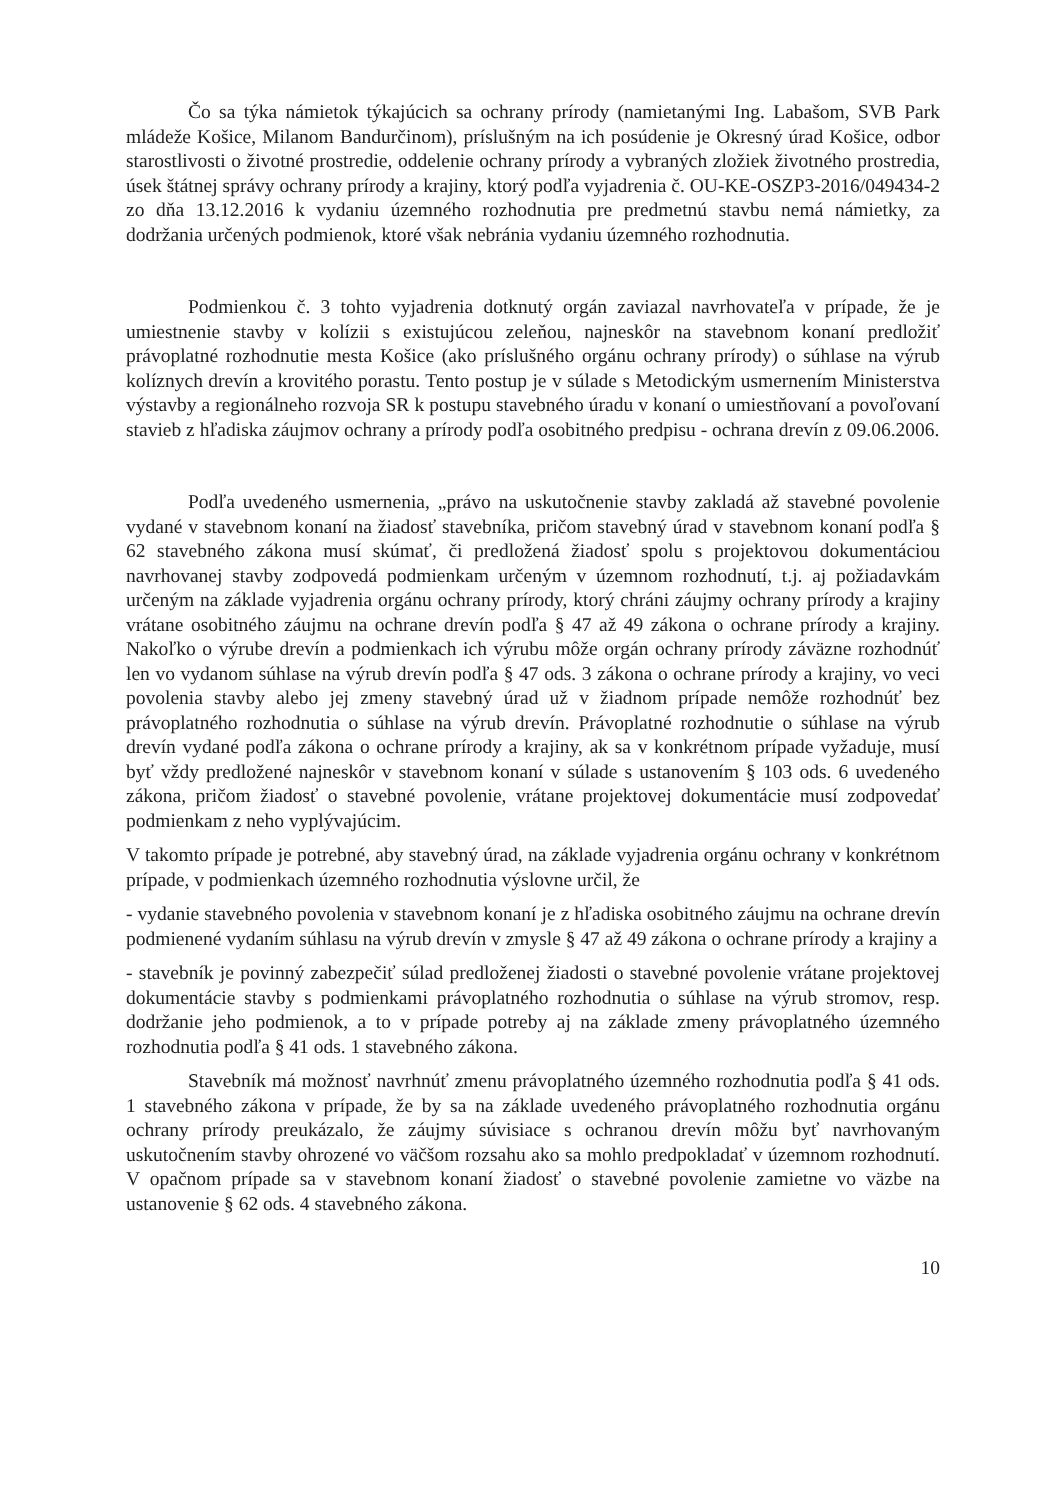Čo sa týka námietok týkajúcich sa ochrany prírody (namietanými Ing. Labašom, SVB Park mládeže Košice, Milanom Bandurčinom), príslušným na ich posúdenie je Okresný úrad Košice, odbor starostlivosti o životné prostredie, oddelenie ochrany prírody a vybraných zložiek životného prostredia, úsek štátnej správy ochrany prírody a krajiny, ktorý podľa vyjadrenia č. OU-KE-OSZP3-2016/049434-2 zo dňa 13.12.2016 k vydaniu územného rozhodnutia pre predmetnú stavbu nemá námietky, za dodržania určených podmienok, ktoré však nebránia vydaniu územného rozhodnutia.
Podmienkou č. 3 tohto vyjadrenia dotknutý orgán zaviazal navrhovateľa v prípade, že je umiestnenie stavby v kolízii s existujúcou zeleňou, najneskôr na stavebnom konaní predložiť právoplatné rozhodnutie mesta Košice (ako príslušného orgánu ochrany prírody) o súhlase na výrub kolíznych drevín a krovitého porastu. Tento postup je v súlade s Metodickým usmernením Ministerstva výstavby a regionálneho rozvoja SR k postupu stavebného úradu v konaní o umiestňovaní a povoľovaní stavieb z hľadiska záujmov ochrany a prírody podľa osobitného predpisu - ochrana drevín z 09.06.2006.
Podľa uvedeného usmernenia, „právo na uskutočnenie stavby zakladá až stavebné povolenie vydané v stavebnom konaní na žiadosť stavebníka, pričom stavebný úrad v stavebnom konaní podľa § 62 stavebného zákona musí skúmať, či predložená žiadosť spolu s projektovou dokumentáciou navrhovanej stavby zodpovedá podmienkam určeným v územnom rozhodnutí, t.j. aj požiadavkám určeným na základe vyjadrenia orgánu ochrany prírody, ktorý chráni záujmy ochrany prírody a krajiny vrátane osobitného záujmu na ochrane drevín podľa § 47 až 49 zákona o ochrane prírody a krajiny. Nakoľko o výrube drevín a podmienkach ich výrubu môže orgán ochrany prírody záväzne rozhodnúť len vo vydanom súhlase na výrub drevín podľa § 47 ods. 3 zákona o ochrane prírody a krajiny, vo veci povolenia stavby alebo jej zmeny stavebný úrad už v žiadnom prípade nemôže rozhodnúť bez právoplatného rozhodnutia o súhlase na výrub drevín. Právoplatné rozhodnutie o súhlase na výrub drevín vydané podľa zákona o ochrane prírody a krajiny, ak sa v konkrétnom prípade vyžaduje, musí byť vždy predložené najneskôr v stavebnom konaní v súlade s ustanovením § 103 ods. 6 uvedeného zákona, pričom žiadosť o stavebné povolenie, vrátane projektovej dokumentácie musí zodpovedať podmienkam z neho vyplývajúcim.
V takomto prípade je potrebné, aby stavebný úrad, na základe vyjadrenia orgánu ochrany v konkrétnom prípade, v podmienkach územného rozhodnutia výslovne určil, že
- vydanie stavebného povolenia v stavebnom konaní je z hľadiska osobitného záujmu na ochrane drevín podmienené vydaním súhlasu na výrub drevín v zmysle § 47 až 49 zákona o ochrane prírody a krajiny a
- stavebník je povinný zabezpečiť súlad predloženej žiadosti o stavebné povolenie vrátane projektovej dokumentácie stavby s podmienkami právoplatného rozhodnutia o súhlase na výrub stromov, resp. dodržanie jeho podmienok, a to v prípade potreby aj na základe zmeny právoplatného územného rozhodnutia podľa § 41 ods. 1 stavebného zákona.
Stavebník má možnosť navrhnúť zmenu právoplatného územného rozhodnutia podľa § 41 ods. 1 stavebného zákona v prípade, že by sa na základe uvedeného právoplatného rozhodnutia orgánu ochrany prírody preukázalo, že záujmy súvisiace s ochranou drevín môžu byť navrhovaným uskutočnením stavby ohrozené vo väčšom rozsahu ako sa mohlo predpokladať v územnom rozhodnutí. V opačnom prípade sa v stavebnom konaní žiadosť o stavebné povolenie zamietne vo väzbe na ustanovenie § 62 ods. 4 stavebného zákona.
10